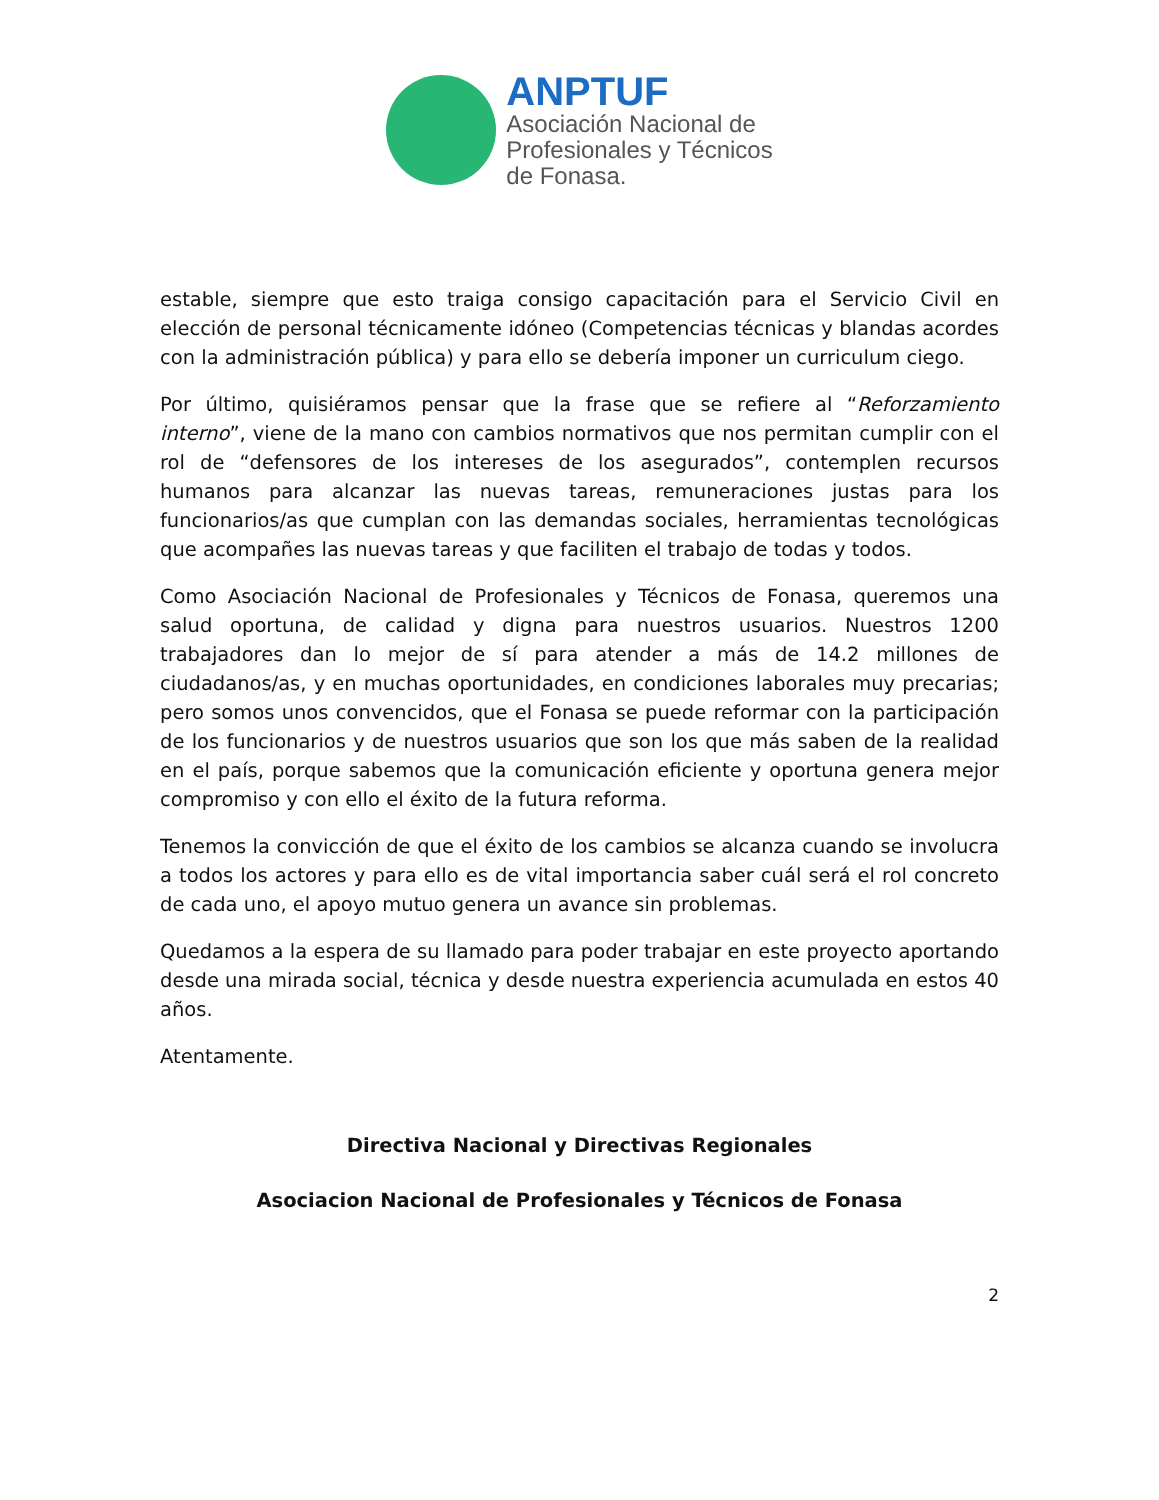ANPTUF
Asociación Nacional de
Profesionales y Técnicos
de Fonasa.
estable, siempre que esto traiga consigo capacitación para el Servicio Civil en elección de personal técnicamente idóneo (Competencias técnicas y blandas acordes con la administración pública) y para ello se debería imponer un curriculum ciego.
Por último, quisiéramos pensar que la frase que se refiere al “Reforzamiento interno”, viene de la mano con cambios normativos que nos permitan cumplir con el rol de “defensores de los intereses de los asegurados”, contemplen recursos humanos para alcanzar las nuevas tareas, remuneraciones justas para los funcionarios/as que cumplan con las demandas sociales, herramientas tecnológicas que acompañes las nuevas tareas y que faciliten el trabajo de todas y todos.
Como Asociación Nacional de Profesionales y Técnicos de Fonasa, queremos una salud oportuna, de calidad y digna para nuestros usuarios. Nuestros 1200 trabajadores dan lo mejor de sí para atender a más de 14.2 millones de ciudadanos/as, y en muchas oportunidades, en condiciones laborales muy precarias; pero somos unos convencidos, que el Fonasa se puede reformar con la participación de los funcionarios y de nuestros usuarios que son los que más saben de la realidad en el país, porque sabemos que la comunicación eficiente y oportuna genera mejor compromiso y con ello el éxito de la futura reforma.
Tenemos la convicción de que el éxito de los cambios se alcanza cuando se involucra a todos los actores y para ello es de vital importancia saber cuál será el rol concreto de cada uno, el apoyo mutuo genera un avance sin problemas.
Quedamos a la espera de su llamado para poder trabajar en este proyecto aportando desde una mirada social, técnica y desde nuestra experiencia acumulada en estos 40 años.
Atentamente.
Directiva Nacional y Directivas Regionales
Asociacion Nacional de Profesionales y Técnicos de Fonasa
2